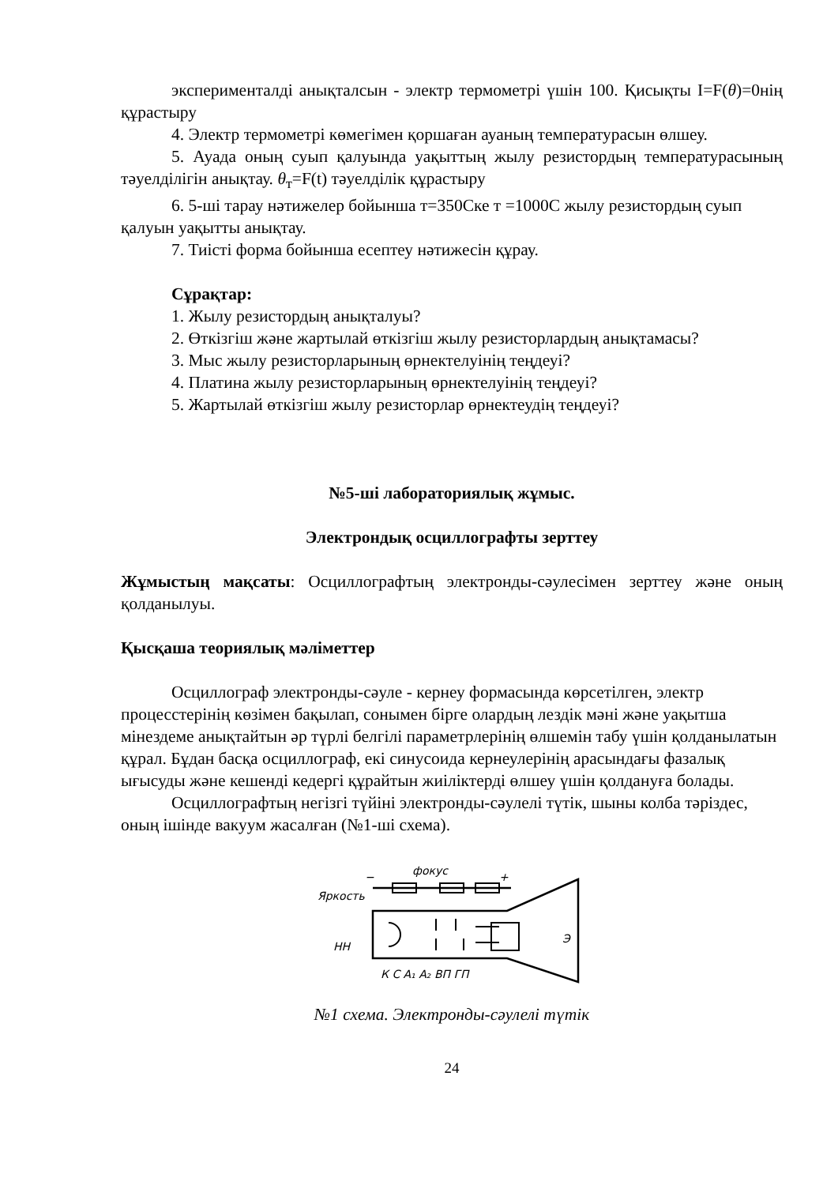эксперименталді анықталсын - электр термометрі үшін 100. Қисықты I=F(θ)=0нің құрастыру
4. Электр термометрі көмегімен қоршаған ауаның температурасын өлшеу.
5. Ауада оның суып қалуында уақыттың жылу резистордың температурасының тәуелділігін анықтау. θ<sub>т</sub>=F(t) тәуелділік құрастыру
6. 5-ші тарау нәтижелер бойынша т=350Cке т =1000C жылу резистордың суып қалуын уақытты анықтау.
7. Тиісті форма бойынша есептеу нәтижесін құрау.
Сұрақтар:
1. Жылу резистордың анықталуы?
2. Өткізгіш және жартылай өткізгіш жылу резисторлардың анықтамасы?
3. Мыс жылу резисторларының өрнектелуінің теңдеуі?
4. Платина жылу резисторларының өрнектелуінің теңдеуі?
5. Жартылай өткізгіш жылу резисторлар өрнектеудің теңдеуі?
№5-ші лабораториялық жұмыс.
Электрондық осциллографты зерттеу
Жұмыстың мақсаты: Осциллографтың электронды-сәулесімен зерттеу және оның қолданылуы.
Қысқаша теориялық мәліметтер
Осциллограф электронды-сәуле - кернеу формасында көрсетілген, электр процесстерінің көзімен бақылап, сонымен бірге олардың лездік мәні және уақытша мінездеме анықтайтын әр түрлі белгілі параметрлерінің өлшемін табу үшін қолданылатын құрал. Бұдан басқа осциллограф, екі синусоида кернеулерінің арасындағы фазалық ығысуды және кешенді кедергі құрайтын жиіліктерді өлшеу үшін қолдануға болады.
Осциллографтың негізгі түйіні электронды-сәулелі түтік, шыны колба тәріздес, оның ішінде вакуум жасалған (№1-ші схема).
фокус
−
+
Яркость
НН
Э
К С А₁ А₂ ВП ГП
№1 схема. Электронды-сәулелі түтік
24